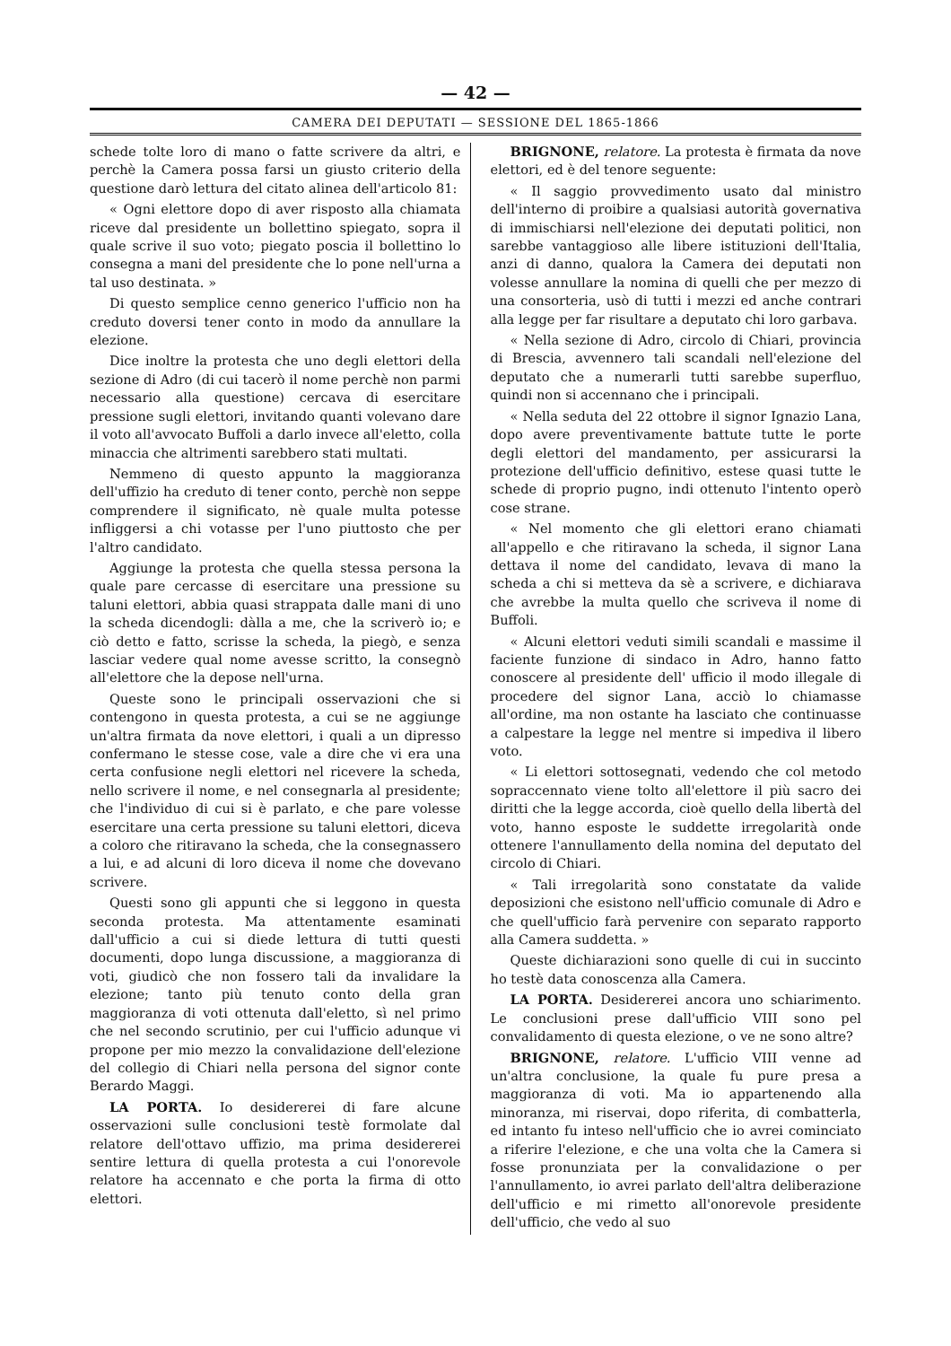— 42 —
CAMERA DEI DEPUTATI — SESSIONE DEL 1865-1866
schede tolte loro di mano o fatte scrivere da altri, e perchè la Camera possa farsi un giusto criterio della questione darò lettura del citato alinea dell'articolo 81:
« Ogni elettore dopo di aver risposto alla chiamata riceve dal presidente un bollettino spiegato, sopra il quale scrive il suo voto; piegato poscia il bollettino lo consegna a mani del presidente che lo pone nell'urna a tal uso destinata. »
Di questo semplice cenno generico l'ufficio non ha creduto doversi tener conto in modo da annullare la elezione.
Dice inoltre la protesta che uno degli elettori della sezione di Adro (di cui tacerò il nome perchè non parmi necessario alla questione) cercava di esercitare pressione sugli elettori, invitando quanti volevano dare il voto all'avvocato Buffoli a darlo invece all'eletto, colla minaccia che altrimenti sarebbero stati multati.
Nemmeno di questo appunto la maggioranza dell'uffizio ha creduto di tener conto, perchè non seppe comprendere il significato, nè quale multa potesse infliggersi a chi votasse per l'uno piuttosto che per l'altro candidato.
Aggiunge la protesta che quella stessa persona la quale pare cercasse di esercitare una pressione su taluni elettori, abbia quasi strappata dalle mani di uno la scheda dicendogli: dàlla a me, che la scriverò io; e ciò detto e fatto, scrisse la scheda, la piegò, e senza lasciar vedere qual nome avesse scritto, la consegnò all'elettore che la depose nell'urna.
Queste sono le principali osservazioni che si contengono in questa protesta, a cui se ne aggiunge un'altra firmata da nove elettori, i quali a un dipresso confermano le stesse cose, vale a dire che vi era una certa confusione negli elettori nel ricevere la scheda, nello scrivere il nome, e nel consegnarla al presidente; che l'individuo di cui si è parlato, e che pare volesse esercitare una certa pressione su taluni elettori, diceva a coloro che ritiravano la scheda, che la consegnassero a lui, e ad alcuni di loro diceva il nome che dovevano scrivere.
Questi sono gli appunti che si leggono in questa seconda protesta. Ma attentamente esaminati dall'ufficio a cui si diede lettura di tutti questi documenti, dopo lunga discussione, a maggioranza di voti, giudicò che non fossero tali da invalidare la elezione; tanto più tenuto conto della gran maggioranza di voti ottenuta dall'eletto, sì nel primo che nel secondo scrutinio, per cui l'ufficio adunque vi propone per mio mezzo la convalidazione dell'elezione del collegio di Chiari nella persona del signor conte Berardo Maggi.
LA PORTA. Io desidererei di fare alcune osservazioni sulle conclusioni testè formolate dal relatore dell'ottavo uffizio, ma prima desidererei sentire lettura di quella protesta a cui l'onorevole relatore ha accennato e che porta la firma di otto elettori.
BRIGNONE, relatore. La protesta è firmata da nove elettori, ed è del tenore seguente:
« Il saggio provvedimento usato dal ministro dell'interno di proibire a qualsiasi autorità governativa di immischiarsi nell'elezione dei deputati politici, non sarebbe vantaggioso alle libere istituzioni dell'Italia, anzi di danno, qualora la Camera dei deputati non volesse annullare la nomina di quelli che per mezzo di una consorteria, usò di tutti i mezzi ed anche contrari alla legge per far risultare a deputato chi loro garbava.
« Nella sezione di Adro, circolo di Chiari, provincia di Brescia, avvennero tali scandali nell'elezione del deputato che a numerarli tutti sarebbe superfluo, quindi non si accennano che i principali.
« Nella seduta del 22 ottobre il signor Ignazio Lana, dopo avere preventivamente battute tutte le porte degli elettori del mandamento, per assicurarsi la protezione dell'ufficio definitivo, estese quasi tutte le schede di proprio pugno, indi ottenuto l'intento operò cose strane.
« Nel momento che gli elettori erano chiamati all'appello e che ritiravano la scheda, il signor Lana dettava il nome del candidato, levava di mano la scheda a chi si metteva da sè a scrivere, e dichiarava che avrebbe la multa quello che scriveva il nome di Buffoli.
« Alcuni elettori veduti simili scandali e massime il faciente funzione di sindaco in Adro, hanno fatto conoscere al presidente dell' ufficio il modo illegale di procedere del signor Lana, acciò lo chiamasse all'ordine, ma non ostante ha lasciato che continuasse a calpestare la legge nel mentre si impediva il libero voto.
« Li elettori sottosegnati, vedendo che col metodo sopraccennato viene tolto all'elettore il più sacro dei diritti che la legge accorda, cioè quello della libertà del voto, hanno esposte le suddette irregolarità onde ottenere l'annullamento della nomina del deputato del circolo di Chiari.
« Tali irregolarità sono constatate da valide deposizioni che esistono nell'ufficio comunale di Adro e che quell'ufficio farà pervenire con separato rapporto alla Camera suddetta. »
Queste dichiarazioni sono quelle di cui in succinto ho testè data conoscenza alla Camera.
LA PORTA. Desidererei ancora uno schiarimento. Le conclusioni prese dall'ufficio VIII sono pel convalidamento di questa elezione, o ve ne sono altre?
BRIGNONE, relatore. L'ufficio VIII venne ad un'altra conclusione, la quale fu pure presa a maggioranza di voti. Ma io appartenendo alla minoranza, mi riservai, dopo riferita, di combatterla, ed intanto fu inteso nell'ufficio che io avrei cominciato a riferire l'elezione, e che una volta che la Camera si fosse pronunziata per la convalidazione o per l'annullamento, io avrei parlato dell'altra deliberazione dell'ufficio e mi rimetto all'onorevole presidente dell'ufficio, che vedo al suo